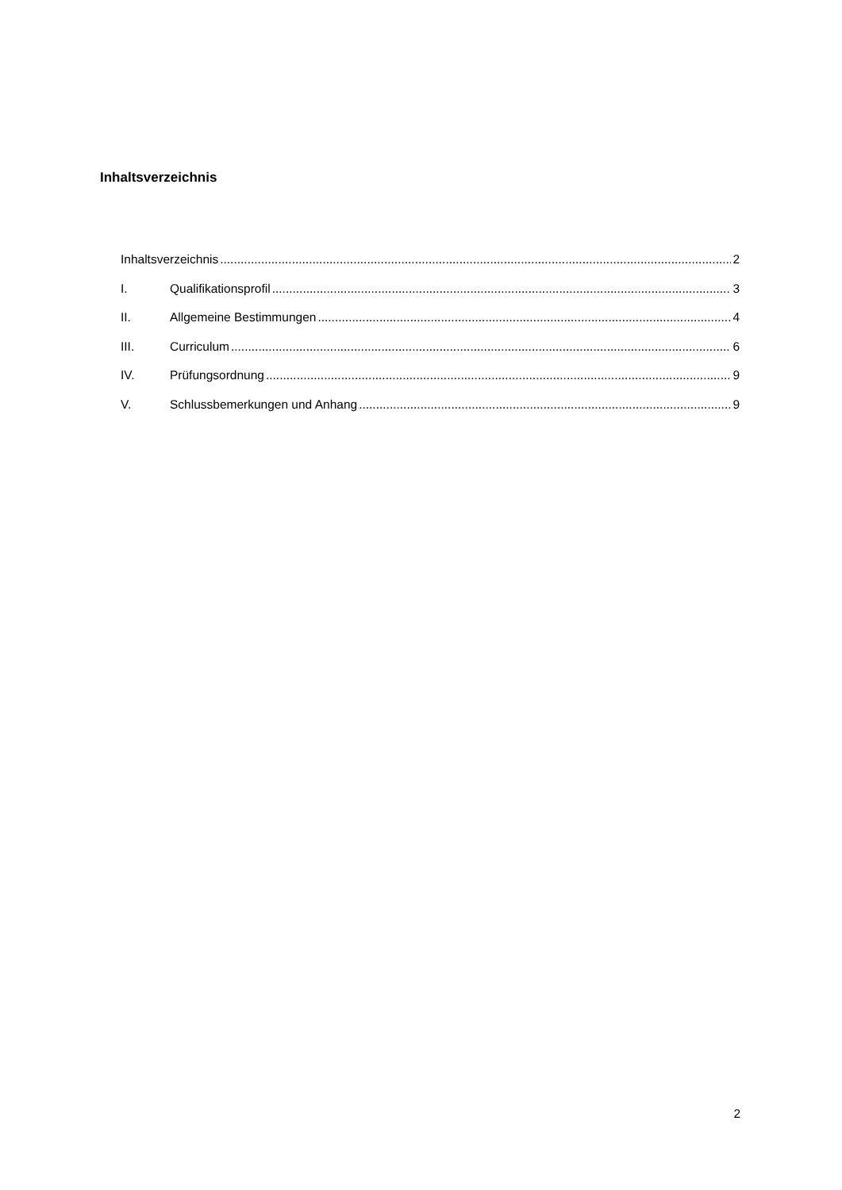Inhaltsverzeichnis
Inhaltsverzeichnis 2
I. Qualifikationsprofil 3
II. Allgemeine Bestimmungen 4
III. Curriculum 6
IV. Prüfungsordnung 9
V. Schlussbemerkungen und Anhang 9
2